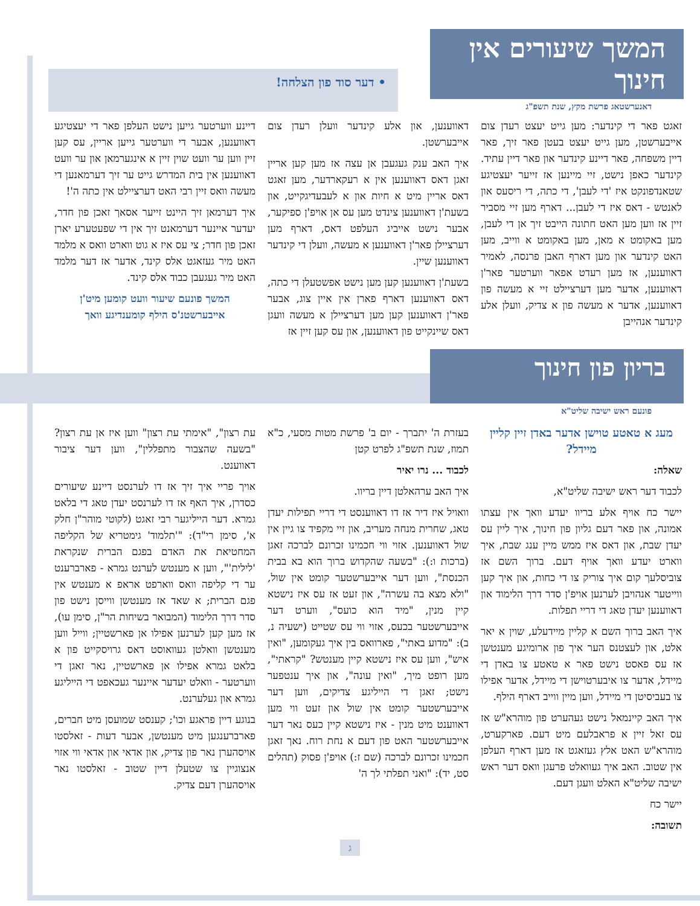המשך שיעורים אין חינוך
דאנערשטאג פרשת מקץ, שנת תשפ"ג
• דער סוד פון הצלחה!
זאגט פאר די קינדער: מען גייט יעצט רעדן צום אייבערשטן, מען גייט יעצט בעטן פאר זיך, פאר דיין משפחה, פאר דיינע קינדער און פאר דיין עתיד. קינדער כאפן נישט, זיי מיינען אז זייער יעצטיגע שטאנדפונקט איז 'די לעבן', די כתה, די ריסעס און לאנטש - דאס איז די לעבן... דארף מען זיי מסביר זיין אז ווען מען האט חתונה הייבט זיך אן די לעבן, מען באקומט א מאן, מען באקומט א ווייב, מען האט קינדער און מען דארף האבן פרנסה, לאמיר דאווענען, אז מען רעדט אפאר ווערטער פאר'ן דאווענען, אדער מען דערציילט זיי א מעשה פון דאווענען, אדער א מעשה פון א צדיק, וועלן אלע קינדער אנהייבן
דאווענען, און אלע קינדער וועלן רעדן צום אייבערשטן.
איך האב ענק געגעבן אן עצה אז מען קען אריין זאגן דאס דאווענען אין א רעקארדער, מען זאגט דאס אריין מיט א חיות און א לעבעדיגקייט, און בשעת'ן דאווענען צינדט מען עס אן אויפ'ן ספיקער, אבער נישט אייביג העלפט דאס, דארף מען דערציילן פאר'ן דאווענען א מעשה, וועלן די קינדער דאווענען שיין.
בשעת'ן דאווענען קען מען נישט אפשטעלן די כתה, דאס דאווענען דארף פארן אין איין צוג, אבער פאר'ן דאווענען קען מען דערציילן א מעשה וועגן דאס שיינקייט פון דאווענען, און עס קען זיין אז
דיינע ווערטער גייען נישט העלפן פאר די יעצטיגע דאווענען, אבער די ווערטער גייען אריין, עס קען זיין ווען ער וועט שוין זיין א אינגערמאן און ער וועט דאווענען אין בית המדרש גייט ער זיך דערמאנען די מעשה וואס זיין רבי האט דערציילט אין כתה ה'!
איך דערמאן זיך היינט זייער אסאך זאכן פון חדר, יעדער איינער דערמאנט זיך אין די שפעטערע יארן זאכן פון חדר; צי עס איז א גוט ווארט וואס א מלמד האט מיר געזאגט אלס קינד, אדער אז דער מלמד האט מיר געגעבן כבוד אלס קינד.
המשך פונעם שיעור וועט קומען מיט'ן אייבערשטנ'ס הילף קומענדיגע וואך
בריון פון חינוך
פונעם ראש ישיבה שליט"א
מעג א טאטע טוישן אדער באדן זיין קליין מיידל?
שאלה:
לכבוד דער ראש ישיבה שליט"א,
יישר כח אויף אלע בריוו יעדע וואך אין עצתו אמונה, און פאר דעם גליון פון חינוך, איך ליין עס יעדן שבת, און דאס איז ממש מיין ענג שבת, איך ווארט יעדע וואך אויף דעם. ברוך השם אז צוביסלעך קום איך צוריק צו די כחות, און איך קען ווייטער אנהויבן לערנען אויפ'ן סדר דרך הלימוד און דאווענען יעדן טאג די דריי תפלות.
איך האב ברוך השם א קליין מיידעלע, שוין א יאר אלט, און לעצטנס הער איך פון ארומיגע מענטשן אז עס פאסט נישט פאר א טאטע צו באדן די מיידל, אדער צו איבערטוישן די מיידל, אדער אפילו צו בעביסיטן די מיידל, ווען מיין ווייב דארף הילף.
איך האב קיינמאל נישט געהערט פון מוהרא"ש אז עס זאל זיין א פראבלעם מיט דעם. פארקערט, מוהרא"ש האט אלץ געזאגט אז מען דארף העלפן אין שטוב. האב איך געוואלט פרעגן וואס דער ראש ישיבה שליט"א האלט וועגן דעם.
יישר כח
תשובה:
בעזרת ה' יתברך - יום ב' פרשת מטות מסעי, כ"א תמוז, שנת תשפ"ג לפרט קטן
לכבוד ... נרו יאיר
איך האב ערהאלטן דיין בריוו.
וואויל איז דיר אז דו דאווענסט די דריי תפילות יעדן טאג, שחרית מנחה מעריב, און זיי מקפיד צו גיין אין שול דאווענען. אזוי ווי חכמינו זכרונם לברכה זאגן (ברכות ו:): "בשעה שהקדוש ברוך הוא בא בבית הכנסת", ווען דער אייבערשטער קומט אין שול, "ולא מצא בה עשרה", און זעט אז עס איז נישטא קיין מנין, "מיד הוא כועס", ווערט דער אייבערשטער בכעס, אזוי ווי עס שטייט (ישעיה נ, ב): "מדוע באתי", פארוואס בין איך געקומען, "ואין איש", ווען עס איז נישטא קיין מענטש? "קראתי", מען רופט מיך, "ואין עונה", און איך ענטפער נישט; זאגן די הייליגע צדיקים, ווען דער אייבערשטער קומט אין שול און זעט ווי מען דאווענט מיט מנין - איז נישטא קיין כעס נאר דער אייבערשטער האט פון דעם א נחת רוח. נאך זאגן חכמינו זכרונם לברכה (שם ז:) אויפ'ן פסוק (תהלים סט, יד): "ואני תפלתי לך ה'
עת רצון", "אימתי עת רצון" ווען איז אן עת רצון? "בשעה שהצבור מתפללין", ווען דער ציבור דאווענט.
אויך פריי איך זיך אז דו לערנסט דיינע שיעורים כסדרן, איך האף אז דו לערנסט יעדן טאג די בלאט גמרא. דער הייליגער רבי זאגט (לקוטי מוהר"ן חלק א', סימן רי"ד): "'תלמוד' גימטריא של הקליפה המחטיאת את האדם בפגם הברית שנקראת 'לילית'", ווען א מענטש לערנט גמרא - פארברענט ער די קליפה וואס ווארפט אראפ א מענטש אין פגם הברית; א שאד אז מענטשן ווייסן נישט פון סדר דרך הלימוד (המבואר בשיחות הר"ן, סימן עו), אז מען קען לערנען אפילו אן פארשטיין; ווייל ווען מענטשן וואלטן געוואוסט דאס גרויסקייט פון א בלאט גמרא אפילו אן פארשטיין, נאר זאגן די ווערטער - וואלט יעדער איינער געכאפט די הייליגע גמרא און געלערנט.
בנוגע דיין פראגע וכו'; קענסט שמועסן מיט חברים, פארברענגען מיט מענטשן, אבער דעות - זאלסטו אויסהערן נאר פון צדיק, און אדאי און אדאי ווי אזוי אנצוגיין צו שטעלן דיין שטוב - זאלסטו נאר אויסהערן דעם צדיק.
ג